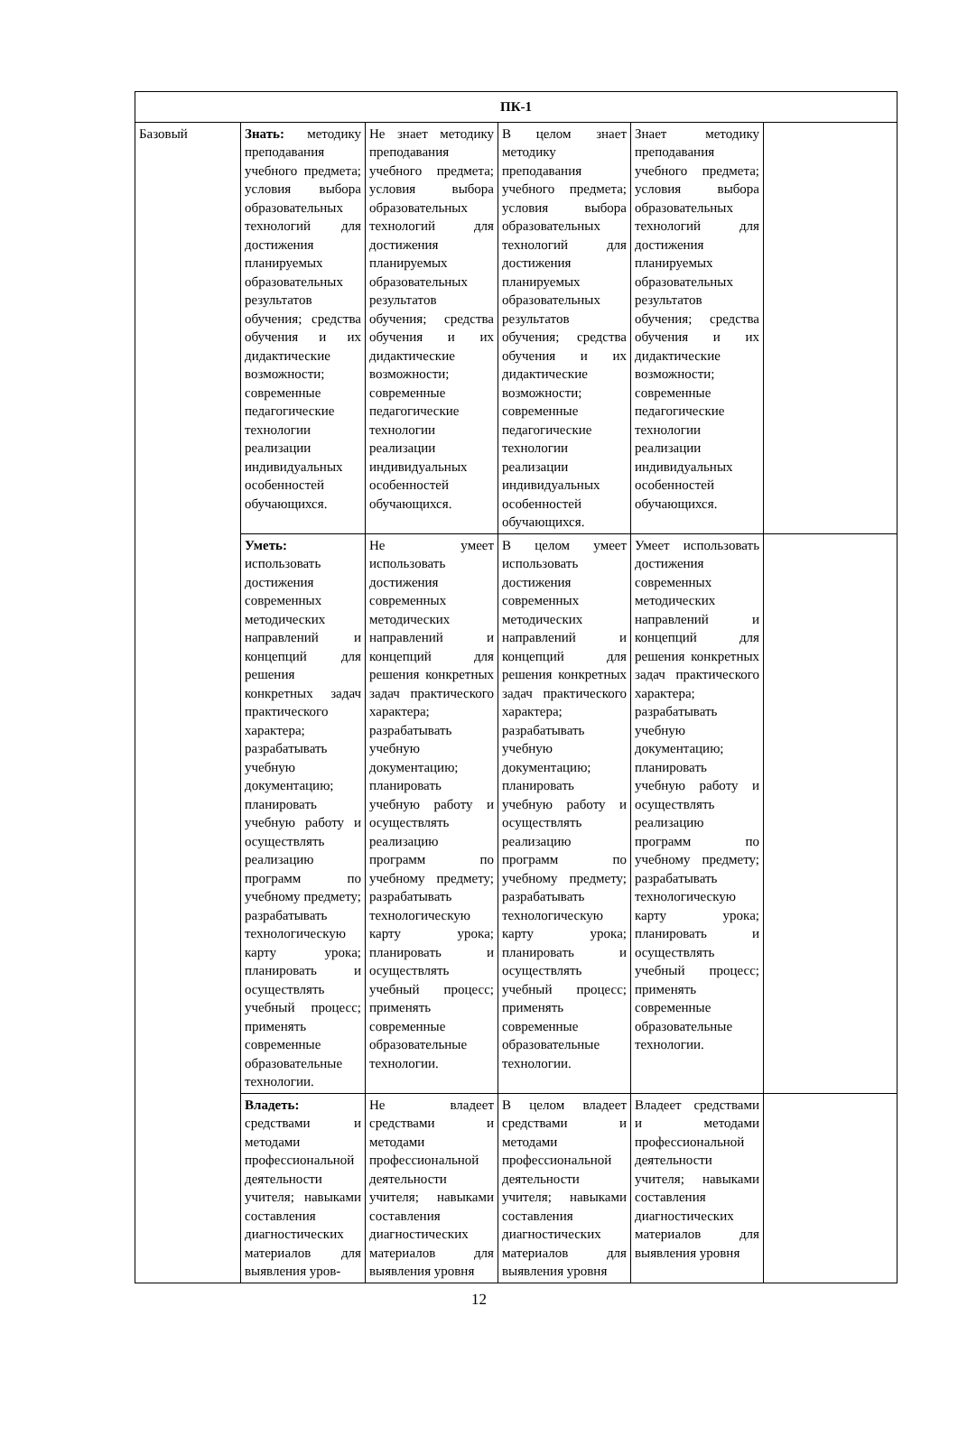| ПК-1 | | | | | |
| --- | --- | --- | --- | --- | --- |
| Базовый | Знать: методику преподавания учебного предмета; условия выбора образовательных технологий для достижения планируемых образовательных результатов обучения; средства обучения и их дидактические возможности; современные педагогические технологии реализации индивидуальных особенностей обучающихся. | Не знает методику преподавания учебного предмета; условия выбора образовательных технологий для достижения планируемых образовательных результатов обучения; средства обучения и их дидактические возможности; современные педагогические технологии реализации индивидуальных особенностей обучающихся. | В целом знает методику преподавания учебного предмета; условия выбора образовательных технологий для достижения планируемых образовательных результатов обучения; средства обучения и их дидактические возможности; современные педагогические технологии реализации индивидуальных особенностей обучающихся. | Знает методику преподавания учебного предмета; условия выбора образовательных технологий для достижения планируемых образовательных результатов обучения; средства обучения и их дидактические возможности; современные педагогические технологии реализации индивидуальных особенностей обучающихся. | |
| | Уметь: использовать достижения современных методических направлений и концепций для решения конкретных задач практического характера; разрабатывать учебную документацию; планировать учебную работу и осуществлять реализацию программ по учебному предмету; разрабатывать технологическую карту урока; планировать и осуществлять учебный процесс; применять современные образовательные технологии. | Не умеет использовать достижения современных методических направлений и концепций для решения конкретных задач практического характера; разрабатывать учебную документацию; планировать учебную работу и осуществлять реализацию программ по учебному предмету; разрабатывать технологическую карту урока; планировать и осуществлять учебный процесс; применять современные образовательные технологии. | В целом умеет использовать достижения современных методических направлений и концепций для решения конкретных задач практического характера; разрабатывать учебную документацию; планировать учебную работу и осуществлять реализацию программ по учебному предмету; разрабатывать технологическую карту урока; планировать и осуществлять учебный процесс; применять современные образовательные технологии. | Умеет использовать достижения современных методических направлений и концепций для решения конкретных задач практического характера; разрабатывать учебную документацию; планировать учебную работу и осуществлять реализацию программ по учебному предмету; разрабатывать технологическую карту урока; планировать и осуществлять учебный процесс; применять современные образовательные технологии. | |
| | Владеть: средствами и методами профессиональной деятельности учителя; навыками составления диагностических материалов для выявления уров- | Не владеет средствами и методами профессиональной деятельности учителя; навыками составления диагностических материалов для выявления уровня | В целом владеет средствами и методами профессиональной деятельности учителя; навыками составления диагностических материалов для выявления уровня | Владеет средствами и методами профессиональной деятельности учителя; навыками составления диагностических материалов для выявления уровня | |
12